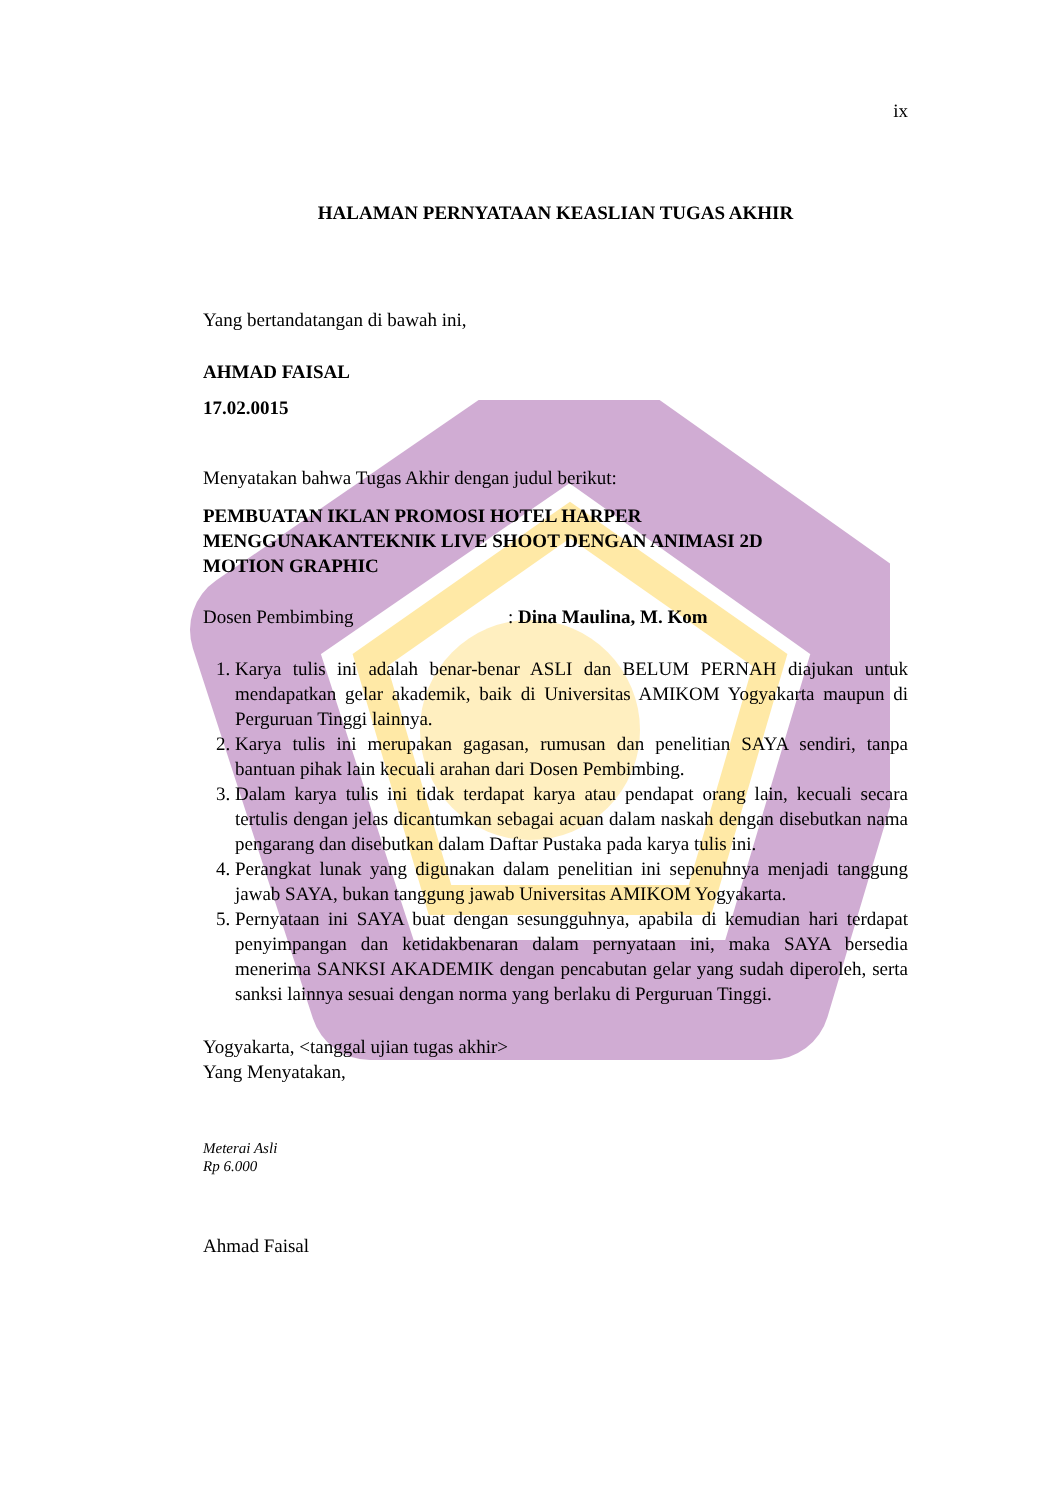ix
HALAMAN PERNYATAAN KEASLIAN TUGAS AKHIR
Yang bertandatangan di bawah ini,
AHMAD FAISAL
17.02.0015
Menyatakan bahwa Tugas Akhir dengan judul berikut:
PEMBUATAN IKLAN PROMOSI HOTEL HARPER
MENGGUNAKANTEKNIK LIVE SHOOT DENGAN ANIMASI 2D
MOTION GRAPHIC
Dosen Pembimbing: Dina Maulina, M. Kom
1. Karya tulis ini adalah benar-benar ASLI dan BELUM PERNAH diajukan untuk mendapatkan gelar akademik, baik di Universitas AMIKOM Yogyakarta maupun di Perguruan Tinggi lainnya.
2. Karya tulis ini merupakan gagasan, rumusan dan penelitian SAYA sendiri, tanpa bantuan pihak lain kecuali arahan dari Dosen Pembimbing.
3. Dalam karya tulis ini tidak terdapat karya atau pendapat orang lain, kecuali secara tertulis dengan jelas dicantumkan sebagai acuan dalam naskah dengan disebutkan nama pengarang dan disebutkan dalam Daftar Pustaka pada karya tulis ini.
4. Perangkat lunak yang digunakan dalam penelitian ini sepenuhnya menjadi tanggung jawab SAYA, bukan tanggung jawab Universitas AMIKOM Yogyakarta.
5. Pernyataan ini SAYA buat dengan sesungguhnya, apabila di kemudian hari terdapat penyimpangan dan ketidakbenaran dalam pernyataan ini, maka SAYA bersedia menerima SANKSI AKADEMIK dengan pencabutan gelar yang sudah diperoleh, serta sanksi lainnya sesuai dengan norma yang berlaku di Perguruan Tinggi.
Yogyakarta, <tanggal ujian tugas akhir>
Yang Menyatakan,
Meterai Asli
Rp 6.000
Ahmad Faisal